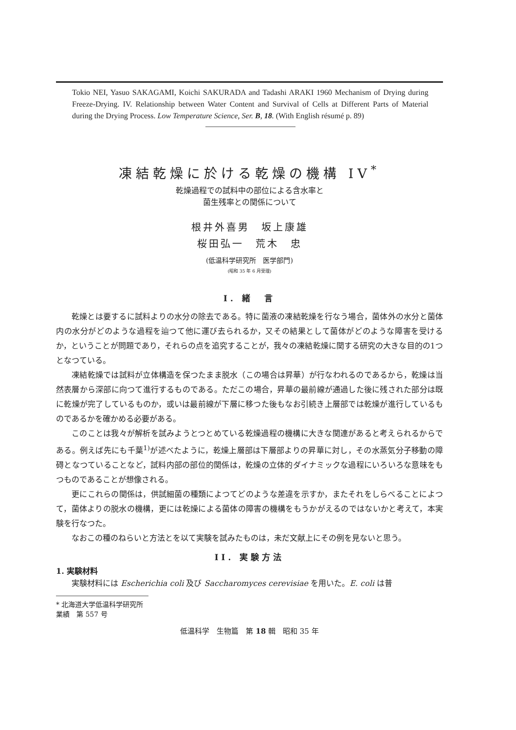Tokio NEI, Yasuo SAKAGAMI, Koichi SAKURADA and Tadashi ARAKI 1960 Mechanism of Drying during Freeze-Drying. IV. Relationship between Water Content and Survival of Cells at Different Parts of Material during the Drying Process. Low Temperature Science, Ser. B, 18. (With English résumé p. 89)
凍結乾燥に於ける乾燥の機構 IV<sup>*</sup>
乾燥過程での試料中の部位による含水率と
菌生残率との関係について
根井外喜男　坂上康雄
桜田弘一　荒木　忠
(低温科学研究所　医学部門)
(昭和 35 年 6 月受理)
I. 緒　言
乾燥とは要するに試料よりの水分の除去である。特に菌液の凍結乾燥を行なう場合，菌体外の水分と菌体内の水分がどのような過程を辿つて他に運び去られるか，又その結果として菌体がどのような障害を受けるか，ということが問題であり，それらの点を追究することが，我々の凍結乾燥に関する研究の大きな目的の1つとなつている。
凍結乾燥では試料が立体構造を保つたまま脱水（この場合は昇華）が行なわれるのであるから，乾燥は当然表層から深部に向つて進行するものである。ただこの場合，昇華の最前線が通過した後に残された部分は既に乾燥が完了しているものか，或いは最前線が下層に移つた後もなお引続き上層部では乾燥が進行しているものであるかを確かめる必要がある。
このことは我々が解析を試みようとつとめている乾燥過程の機構に大きな関連があると考えられるからである。例えば先にも千葉<sup>1)</sup>が述べたように，乾燥上層部は下層部よりの昇華に対し，その水蒸気分子移動の障碍となつていることなど，試料内部の部位的関係は，乾燥の立体的ダイナミックな過程にいろいろな意味をもつものであることが想像される。
更にこれらの関係は，供試細菌の種類によつてどのような差違を示すか，またそれをしらべることによつて，菌体よりの脱水の機構，更には乾燥による菌体の障害の機構をもうかがえるのではないかと考えて，本実験を行なつた。
なおこの種のねらいと方法とを以て実験を試みたものは，未だ文献上にその例を見ないと思う。
II. 実験方法
1. 実験材料
実験材料には Escherichia coli 及び Saccharomyces cerevisiae を用いた。E. coli は普
* 北海道大学低温科学研究所業績　第 557 号
低温科学　生物篇　第 18 輯　昭和 35 年